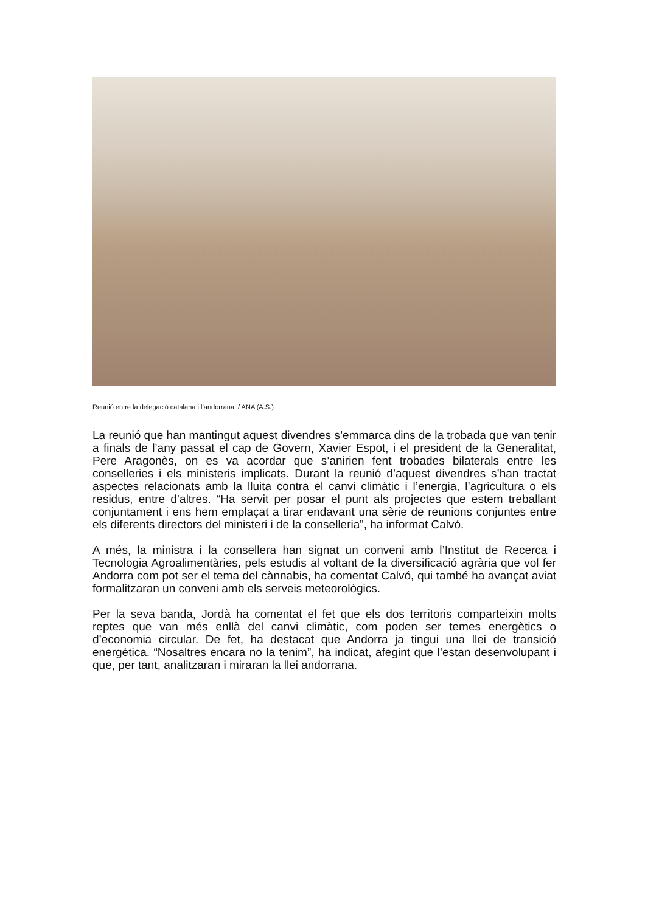Reunió entre la delegació catalana i l’andorrana. / ANA (A.S.)
La reunió que han mantingut aquest divendres s’emmarca dins de la trobada que van tenir a finals de l’any passat el cap de Govern, Xavier Espot, i el president de la Generalitat, Pere Aragonès, on es va acordar que s’anirien fent trobades bilaterals entre les conselleries i els ministeris implicats. Durant la reunió d’aquest divendres s’han tractat aspectes relacionats amb la lluita contra el canvi climàtic i l’energia, l’agricultura o els residus, entre d’altres. “Ha servit per posar el punt als projectes que estem treballant conjuntament i ens hem emplaçat a tirar endavant una sèrie de reunions conjuntes entre els diferents directors del ministeri i de la conselleria”, ha informat Calvó.
A més, la ministra i la consellera han signat un conveni amb l’Institut de Recerca i Tecnologia Agroalimentàries, pels estudis al voltant de la diversificació agrària que vol fer Andorra com pot ser el tema del cànnabis, ha comentat Calvó, qui també ha avançat aviat formalitzaran un conveni amb els serveis meteorològics.
Per la seva banda, Jordà ha comentat el fet que els dos territoris comparteixin molts reptes que van més enllà del canvi climàtic, com poden ser temes energètics o d’economia circular. De fet, ha destacat que Andorra ja tingui una llei de transició energètica. “Nosaltres encara no la tenim”, ha indicat, afegint que l’estan desenvolupant i que, per tant, analitzaran i miraran la llei andorrana.